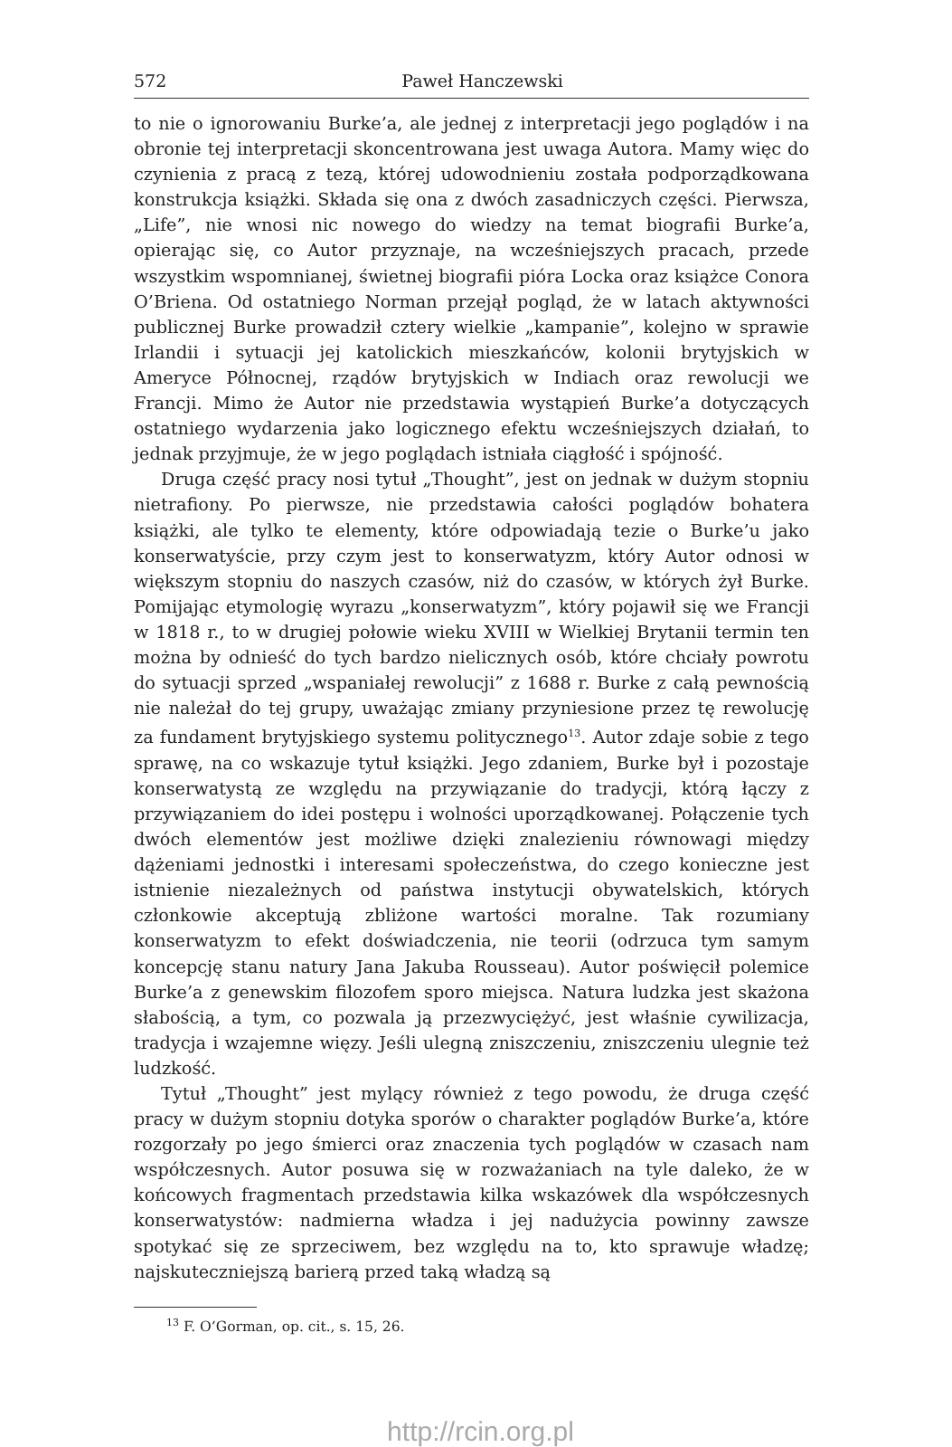572 Paweł Hanczewski
to nie o ignorowaniu Burke’a, ale jednej z interpretacji jego poglądów i na obronie tej interpretacji skoncentrowana jest uwaga Autora. Mamy więc do czynienia z pracą z tezą, której udowodnieniu została podporządkowana konstrukcja książki. Składa się ona z dwóch zasadniczych części. Pierwsza, „Life”, nie wnosi nic nowego do wiedzy na temat biografii Burke’a, opierając się, co Autor przyznaje, na wcześniejszych pracach, przede wszystkim wspomnianej, świetnej biografii pióra Locka oraz książce Conora O’Briena. Od ostatniego Norman przejął pogląd, że w latach aktywności publicznej Burke prowadził cztery wielkie „kampanie”, kolejno w sprawie Irlandii i sytuacji jej katolickich mieszkańców, kolonii brytyjskich w Ameryce Północnej, rządów brytyjskich w Indiach oraz rewolucji we Francji. Mimo że Autor nie przedstawia wystąpień Burke’a dotyczących ostatniego wydarzenia jako logicznego efektu wcześniejszych działań, to jednak przyjmuje, że w jego poglądach istniała ciągłość i spójność.
Druga część pracy nosi tytuł „Thought”, jest on jednak w dużym stopniu nietrafiony. Po pierwsze, nie przedstawia całości poglądów bohatera książki, ale tylko te elementy, które odpowiadają tezie o Burke’u jako konserwatyście, przy czym jest to konserwatyzm, który Autor odnosi w większym stopniu do naszych czasów, niż do czasów, w których żył Burke. Pomijając etymologię wyrazu „konserwatyzm”, który pojawił się we Francji w 1818 r., to w drugiej połowie wieku XVIII w Wielkiej Brytanii termin ten można by odnieść do tych bardzo nielicznych osób, które chciały powrotu do sytuacji sprzed „wspaniałej rewolucji” z 1688 r. Burke z całą pewnością nie należał do tej grupy, uważając zmiany przyniesione przez tę rewolucję za fundament brytyjskiego systemu politycznego<sup>13</sup>. Autor zdaje sobie z tego sprawę, na co wskazuje tytuł książki. Jego zdaniem, Burke był i pozostaje konserwatystą ze względu na przywiązanie do tradycji, którą łączy z przywiązaniem do idei postępu i wolności uporządkowanej. Połączenie tych dwóch elementów jest możliwe dzięki znalezieniu równowagi między dążeniami jednostki i interesami społeczeństwa, do czego konieczne jest istnienie niezależnych od państwa instytucji obywatelskich, których członkowie akceptują zbliżone wartości moralne. Tak rozumiany konserwatyzm to efekt doświadczenia, nie teorii (odrzuca tym samym koncepcję stanu natury Jana Jakuba Rousseau). Autor poświęcił polemice Burke’a z genewskim filozofem sporo miejsca. Natura ludzka jest skażona słabością, a tym, co pozwala ją przezwyciężyć, jest właśnie cywilizacja, tradycja i wzajemne więzy. Jeśli ulegną zniszczeniu, zniszczeniu ulegnie też ludzkość.
Tytuł „Thought” jest mylący również z tego powodu, że druga część pracy w dużym stopniu dotyka sporów o charakter poglądów Burke’a, które rozgorzały po jego śmierci oraz znaczenia tych poglądów w czasach nam współczesnych. Autor posuwa się w rozważaniach na tyle daleko, że w końcowych fragmentach przedstawia kilka wskazówek dla współczesnych konserwatystów: nadmierna władza i jej nadużycia powinny zawsze spotykać się ze sprzeciwem, bez względu na to, kto sprawuje władzę; najskuteczniejszą barierą przed taką władzą są
<sup>13</sup> F. O’Gorman, op. cit., s. 15, 26.
http://rcin.org.pl